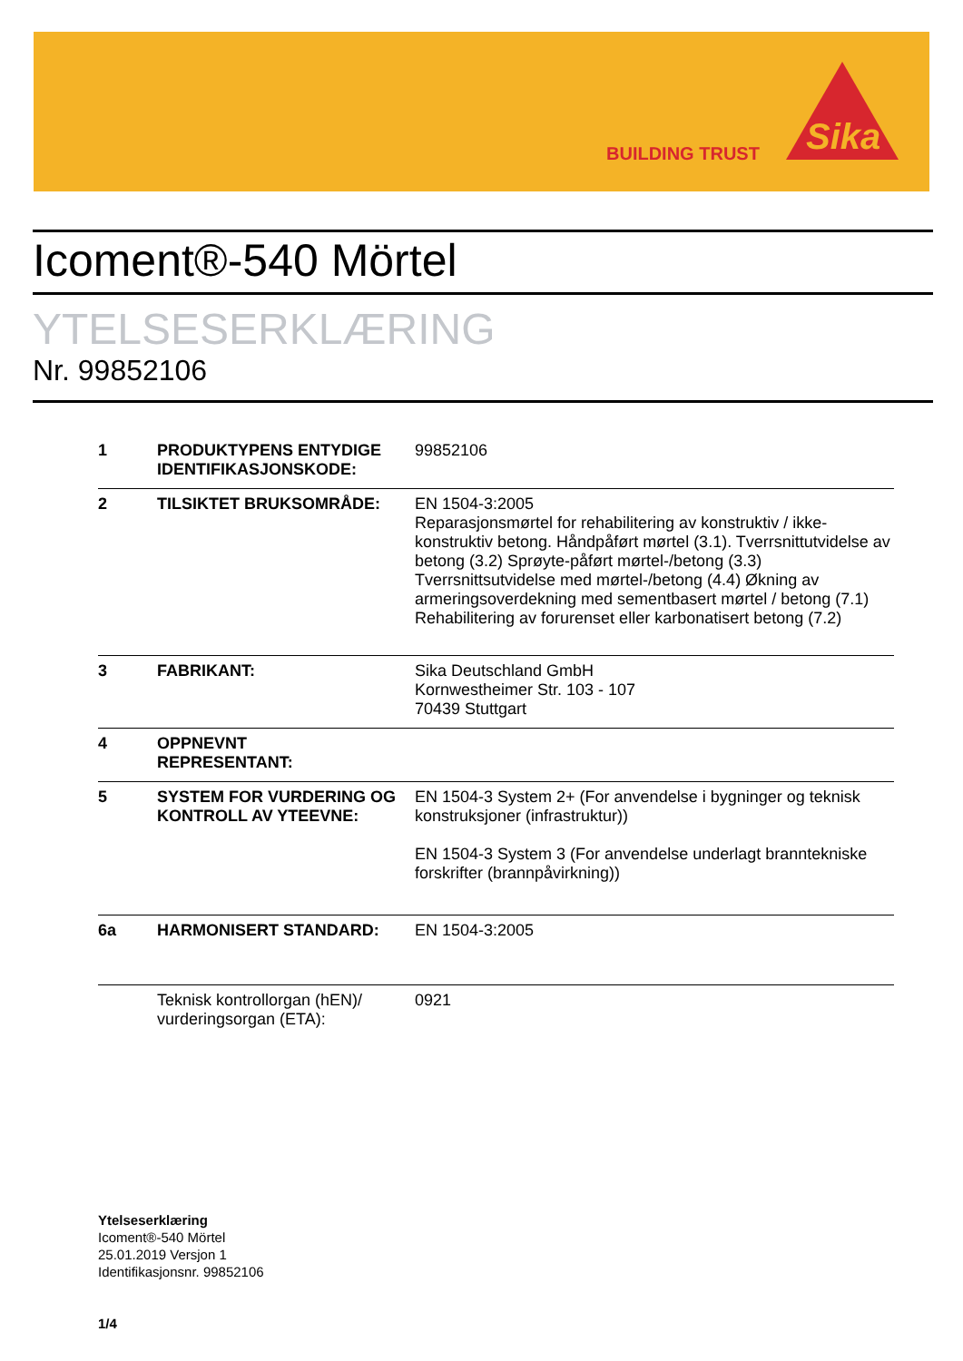BUILDING TRUST
Sika
Icoment®-540 Mörtel
YTELSESERKLÆRING
Nr. 99852106
| 1 | PRODUKTYPENS ENTYDIGE IDENTIFIKASJONSKODE: | 99852106 |
| 2 | TILSIKTET BRUKSOMRÅDE: | EN 1504-3:2005 Reparasjonsmørtel for rehabilitering av konstruktiv / ikke-konstruktiv betong. Håndpåført mørtel (3.1). Tverrsnittutvidelse av betong (3.2) Sprøyte-påført mørtel-/betong (3.3) Tverrsnittsutvidelse med mørtel-/betong (4.4) Økning av armeringsoverdekning med sementbasert mørtel / betong (7.1) Rehabilitering av forurenset eller karbonatisert betong (7.2) |
| 3 | FABRIKANT: | Sika Deutschland GmbH Kornwestheimer Str. 103 - 107 70439 Stuttgart |
| 4 | OPPNEVNT REPRESENTANT: | |
| 5 | SYSTEM FOR VURDERING OG KONTROLL AV YTEEVNE: | EN 1504-3 System 2+ (For anvendelse i bygninger og teknisk konstruksjoner (infrastruktur)) EN 1504-3 System 3 (For anvendelse underlagt branntekniske forskrifter (brannpåvirkning)) |
| 6a | HARMONISERT STANDARD: | EN 1504-3:2005 |
| | Teknisk kontrollorgan (hEN)/ vurderingsorgan (ETA): | 0921 |
Ytelseserklæring
Icoment®-540 Mörtel
25.01.2019 Versjon 1
Identifikasjonsnr. 99852106
1/4